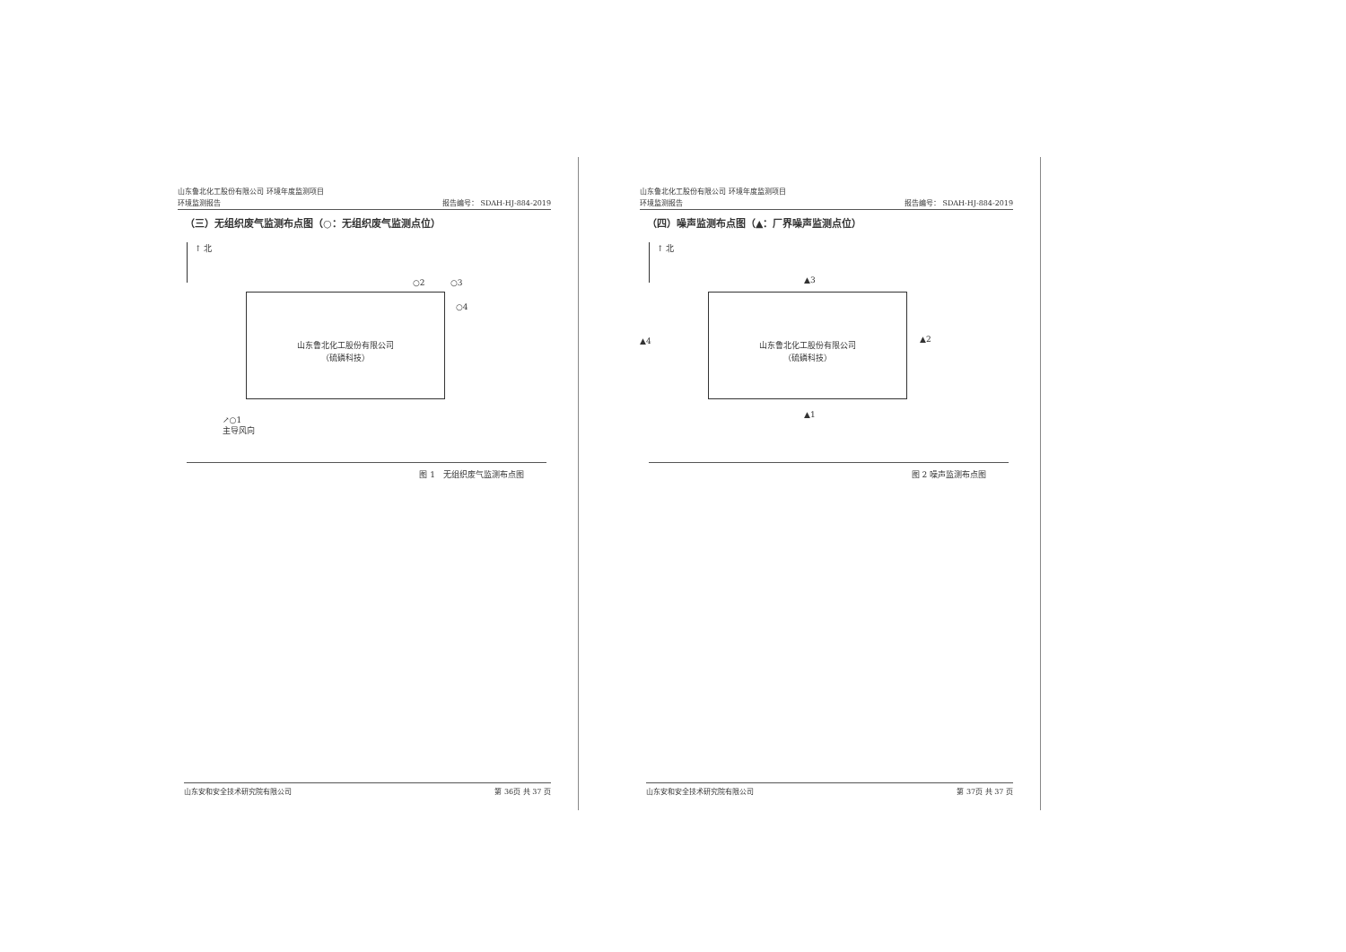山东鲁北化工股份有限公司 环境年度监测项目
环境监测报告
报告编号： SDAH-HJ-884-2019
（三）无组织废气监测布点图（○：无组织废气监测点位）
↑ 北
○2 ○3
○4
山东鲁北化工股份有限公司
（硫磷科技）
↗○1
主导风向
图 1　无组织废气监测布点图
山东安和安全技术研究院有限公司 第 36页 共 37 页
山东鲁北化工股份有限公司 环境年度监测项目
环境监测报告
报告编号： SDAH-HJ-884-2019
（四）噪声监测布点图（▲：厂界噪声监测点位）
↑ 北
▲3
▲4
山东鲁北化工股份有限公司
（硫磷科技）
▲2
▲1
图 2 噪声监测布点图
山东安和安全技术研究院有限公司 第 37页 共 37 页